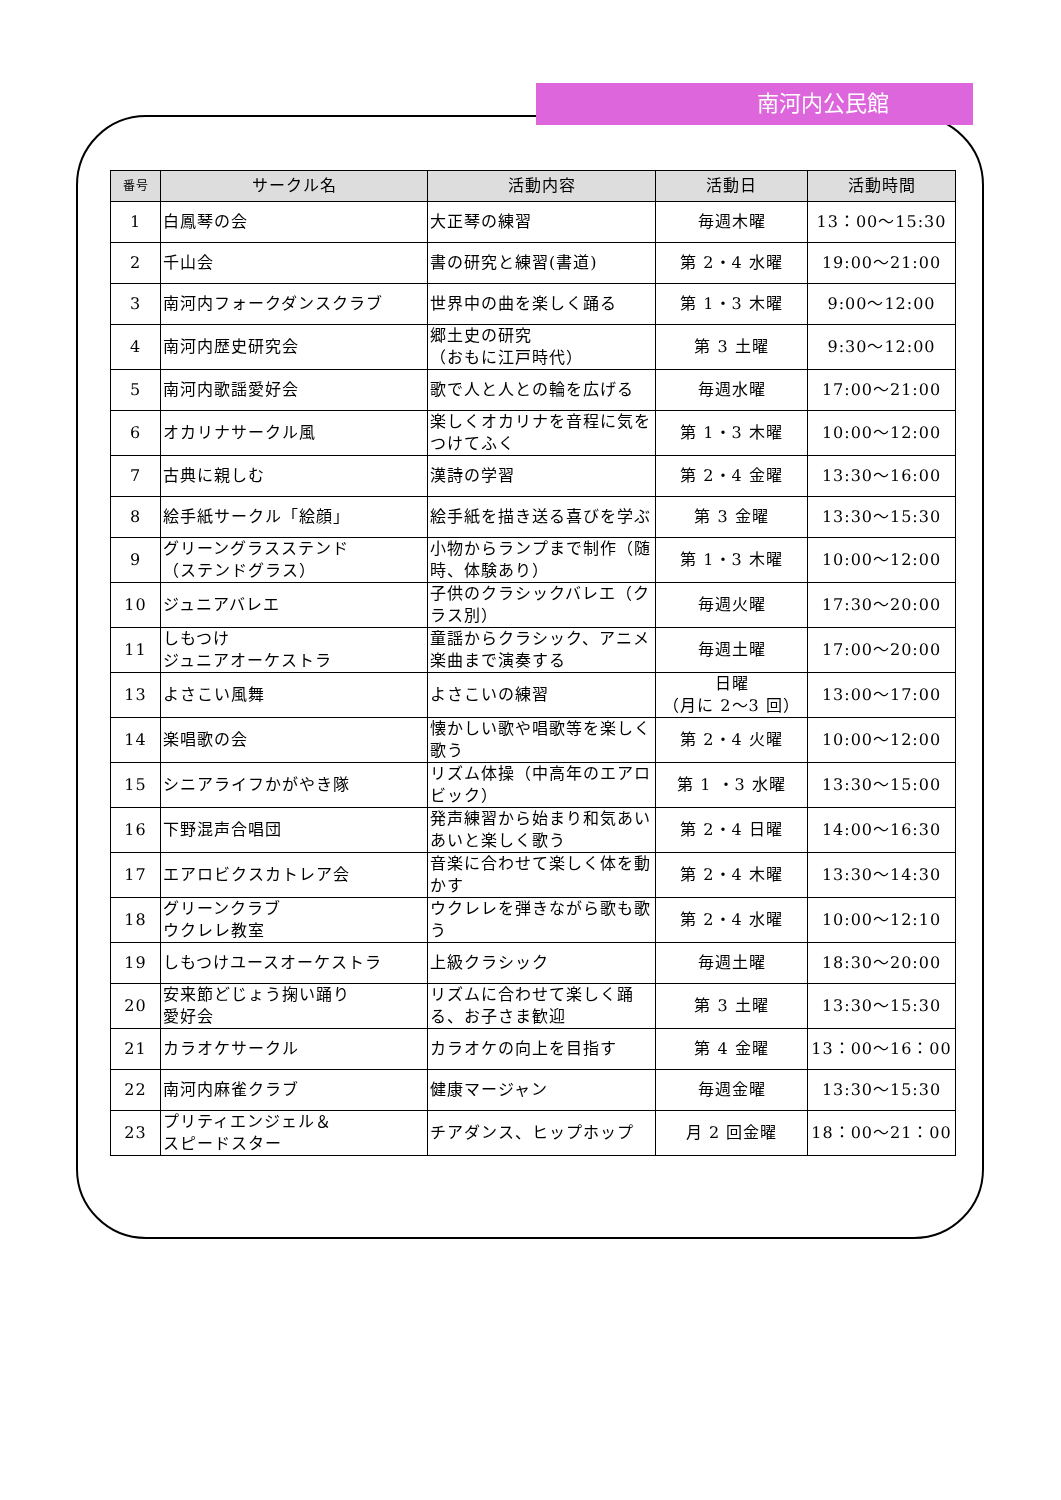南河内公民館
| 番号 | サークル名 | 活動内容 | 活動日 | 活動時間 |
| --- | --- | --- | --- | --- |
| 1 | 白鳳琴の会 | 大正琴の練習 | 毎週木曜 | 13：00～15:30 |
| 2 | 千山会 | 書の研究と練習(書道) | 第 2・4 水曜 | 19:00～21:00 |
| 3 | 南河内フォークダンスクラブ | 世界中の曲を楽しく踊る | 第 1・3 木曜 | 9:00～12:00 |
| 4 | 南河内歴史研究会 | 郷土史の研究 （おもに江戸時代） | 第 3 土曜 | 9:30～12:00 |
| 5 | 南河内歌謡愛好会 | 歌で人と人との輪を広げる | 毎週水曜 | 17:00～21:00 |
| 6 | オカリナサークル風 | 楽しくオカリナを音程に気をつけてふく | 第 1・3 木曜 | 10:00～12:00 |
| 7 | 古典に親しむ | 漢詩の学習 | 第 2・4 金曜 | 13:30～16:00 |
| 8 | 絵手紙サークル「絵顔」 | 絵手紙を描き送る喜びを学ぶ | 第 3 金曜 | 13:30～15:30 |
| 9 | グリーングラスステンド （ステンドグラス） | 小物からランプまで制作（随時、体験あり） | 第 1・3 木曜 | 10:00～12:00 |
| 10 | ジュニアバレエ | 子供のクラシックバレエ（クラス別） | 毎週火曜 | 17:30～20:00 |
| 11 | しもつけ ジュニアオーケストラ | 童謡からクラシック、アニメ楽曲まで演奏する | 毎週土曜 | 17:00～20:00 |
| 13 | よさこい風舞 | よさこいの練習 | 日曜 （月に 2～3 回） | 13:00～17:00 |
| 14 | 楽唱歌の会 | 懐かしい歌や唱歌等を楽しく歌う | 第 2・4 火曜 | 10:00～12:00 |
| 15 | シニアライフかがやき隊 | リズム体操（中高年のエアロビック） | 第 1 ・3 水曜 | 13:30～15:00 |
| 16 | 下野混声合唱団 | 発声練習から始まり和気あいあいと楽しく歌う | 第 2・4 日曜 | 14:00～16:30 |
| 17 | エアロビクスカトレア会 | 音楽に合わせて楽しく体を動かす | 第 2・4 木曜 | 13:30～14:30 |
| 18 | グリーンクラブ ウクレレ教室 | ウクレレを弾きながら歌も歌う | 第 2・4 水曜 | 10:00～12:10 |
| 19 | しもつけユースオーケストラ | 上級クラシック | 毎週土曜 | 18:30～20:00 |
| 20 | 安来節どじょう掬い踊り 愛好会 | リズムに合わせて楽しく踊る、お子さま歓迎 | 第 3 土曜 | 13:30～15:30 |
| 21 | カラオケサークル | カラオケの向上を目指す | 第 4 金曜 | 13：00～16：00 |
| 22 | 南河内麻雀クラブ | 健康マージャン | 毎週金曜 | 13:30～15:30 |
| 23 | プリティエンジェル＆ スピードスター | チアダンス、ヒップホップ | 月 2 回金曜 | 18：00～21：00 |